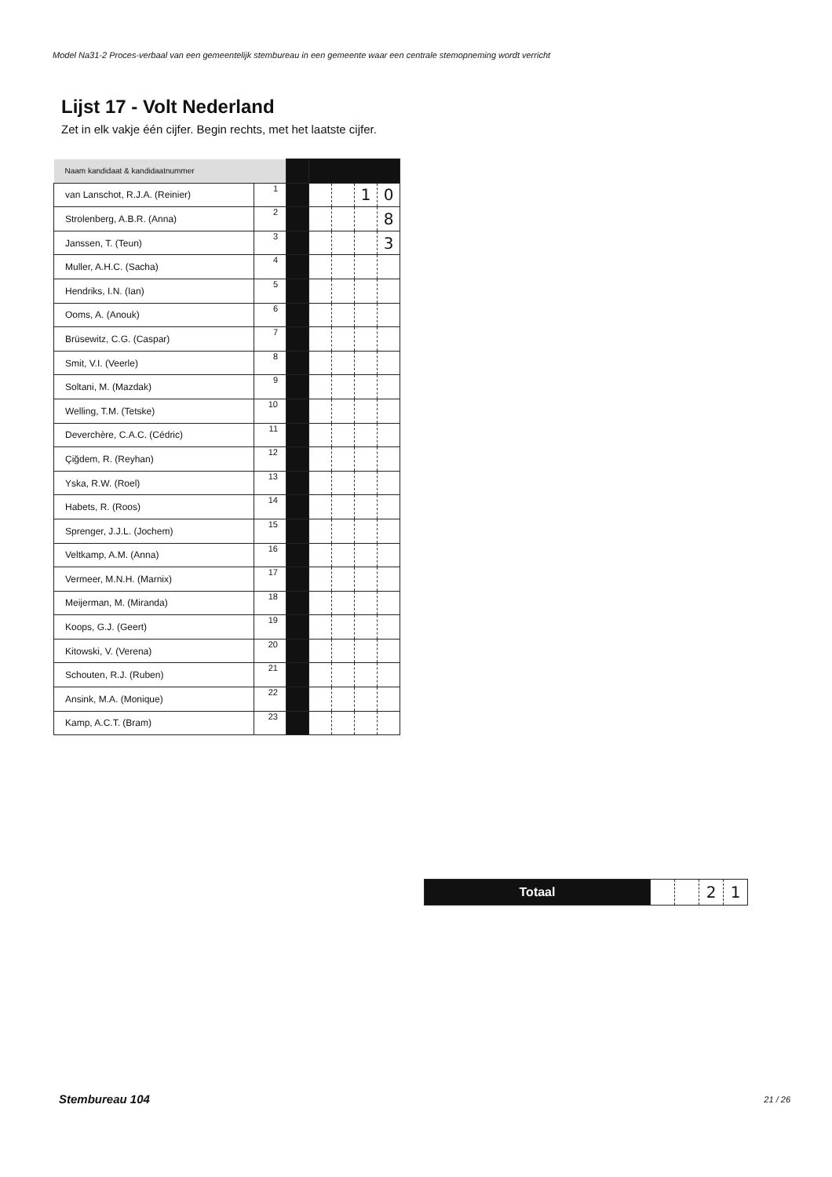Model Na31-2 Proces-verbaal van een gemeentelijk stembureau in een gemeente waar een centrale stemopneming wordt verricht
Lijst 17 - Volt Nederland
Zet in elk vakje één cijfer. Begin rechts, met het laatste cijfer.
| Naam kandidaat & kandidaatnummer | | | | | | |
| van Lanschot, R.J.A. (Reinier) | 1 | | | | 1 | 0 |
| Strolenberg, A.B.R. (Anna) | 2 | | | | | 8 |
| Janssen, T. (Teun) | 3 | | | | | 3 |
| Muller, A.H.C. (Sacha) | 4 | | | | | |
| Hendriks, I.N. (Ian) | 5 | | | | | |
| Ooms, A. (Anouk) | 6 | | | | | |
| Brüsewitz, C.G. (Caspar) | 7 | | | | | |
| Smit, V.I. (Veerle) | 8 | | | | | |
| Soltani, M. (Mazdak) | 9 | | | | | |
| Welling, T.M. (Tetske) | 10 | | | | | |
| Deverchère, C.A.C. (Cédric) | 11 | | | | | |
| Çiğdem, R. (Reyhan) | 12 | | | | | |
| Yska, R.W. (Roel) | 13 | | | | | |
| Habets, R. (Roos) | 14 | | | | | |
| Sprenger, J.J.L. (Jochem) | 15 | | | | | |
| Veltkamp, A.M. (Anna) | 16 | | | | | |
| Vermeer, M.N.H. (Marnix) | 17 | | | | | |
| Meijerman, M. (Miranda) | 18 | | | | | |
| Koops, G.J. (Geert) | 19 | | | | | |
| Kitowski, V. (Verena) | 20 | | | | | |
| Schouten, R.J. (Ruben) | 21 | | | | | |
| Ansink, M.A. (Monique) | 22 | | | | | |
| Kamp, A.C.T. (Bram) | 23 | | | | | |
| Totaal | | | 2 | 1 |
Stembureau 104 21 / 26